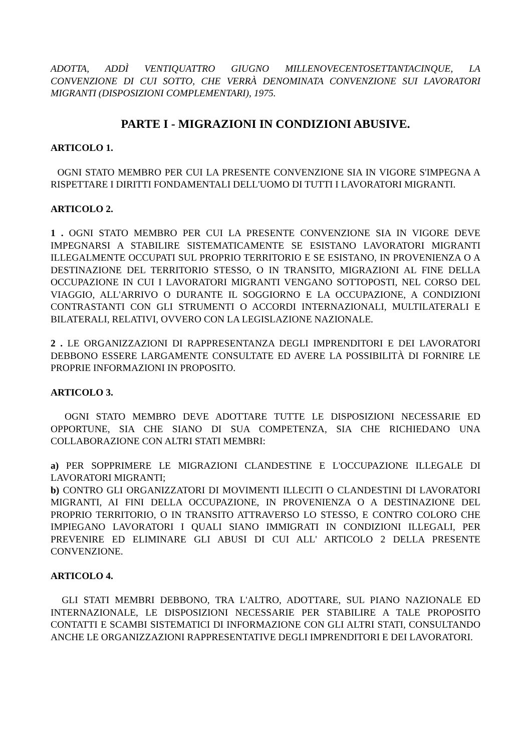ADOTTA, ADDÌ VENTIQUATTRO GIUGNO MILLENOVECENTOSETTANTACINQUE, LA CONVENZIONE DI CUI SOTTO, CHE VERRÀ DENOMINATA CONVENZIONE SUI LAVORATORI MIGRANTI (DISPOSIZIONI COMPLEMENTARI), 1975.
PARTE I - MIGRAZIONI IN CONDIZIONI ABUSIVE.
ARTICOLO 1.
OGNI STATO MEMBRO PER CUI LA PRESENTE CONVENZIONE SIA IN VIGORE S'IMPEGNA A RISPETTARE I DIRITTI FONDAMENTALI DELL'UOMO DI TUTTI I LAVORATORI MIGRANTI.
ARTICOLO 2.
1 . OGNI STATO MEMBRO PER CUI LA PRESENTE CONVENZIONE SIA IN VIGORE DEVE IMPEGNARSI A STABILIRE SISTEMATICAMENTE SE ESISTANO LAVORATORI MIGRANTI ILLEGALMENTE OCCUPATI SUL PROPRIO TERRITORIO E SE ESISTANO, IN PROVENIENZA O A DESTINAZIONE DEL TERRITORIO STESSO, O IN TRANSITO, MIGRAZIONI AL FINE DELLA OCCUPAZIONE IN CUI I LAVORATORI MIGRANTI VENGANO SOTTOPOSTI, NEL CORSO DEL VIAGGIO, ALL'ARRIVO O DURANTE IL SOGGIORNO E LA OCCUPAZIONE, A CONDIZIONI CONTRASTANTI CON GLI STRUMENTI O ACCORDI INTERNAZIONALI, MULTILATERALI E BILATERALI, RELATIVI, OVVERO CON LA LEGISLAZIONE NAZIONALE.
2 . LE ORGANIZZAZIONI DI RAPPRESENTANZA DEGLI IMPRENDITORI E DEI LAVORATORI DEBBONO ESSERE LARGAMENTE CONSULTATE ED AVERE LA POSSIBILITÀ DI FORNIRE LE PROPRIE INFORMAZIONI IN PROPOSITO.
ARTICOLO 3.
OGNI STATO MEMBRO DEVE ADOTTARE TUTTE LE DISPOSIZIONI NECESSARIE ED OPPORTUNE, SIA CHE SIANO DI SUA COMPETENZA, SIA CHE RICHIEDANO UNA COLLABORAZIONE CON ALTRI STATI MEMBRI:
a) PER SOPPRIMERE LE MIGRAZIONI CLANDESTINE E L'OCCUPAZIONE ILLEGALE DI LAVORATORI MIGRANTI;
b) CONTRO GLI ORGANIZZATORI DI MOVIMENTI ILLECITI O CLANDESTINI DI LAVORATORI MIGRANTI, AI FINI DELLA OCCUPAZIONE, IN PROVENIENZA O A DESTINAZIONE DEL PROPRIO TERRITORIO, O IN TRANSITO ATTRAVERSO LO STESSO, E CONTRO COLORO CHE IMPIEGANO LAVORATORI I QUALI SIANO IMMIGRATI IN CONDIZIONI ILLEGALI, PER PREVENIRE ED ELIMINARE GLI ABUSI DI CUI ALL' ARTICOLO 2 DELLA PRESENTE CONVENZIONE.
ARTICOLO 4.
GLI STATI MEMBRI DEBBONO, TRA L'ALTRO, ADOTTARE, SUL PIANO NAZIONALE ED INTERNAZIONALE, LE DISPOSIZIONI NECESSARIE PER STABILIRE A TALE PROPOSITO CONTATTI E SCAMBI SISTEMATICI DI INFORMAZIONE CON GLI ALTRI STATI, CONSULTANDO ANCHE LE ORGANIZZAZIONI RAPPRESENTATIVE DEGLI IMPRENDITORI E DEI LAVORATORI.